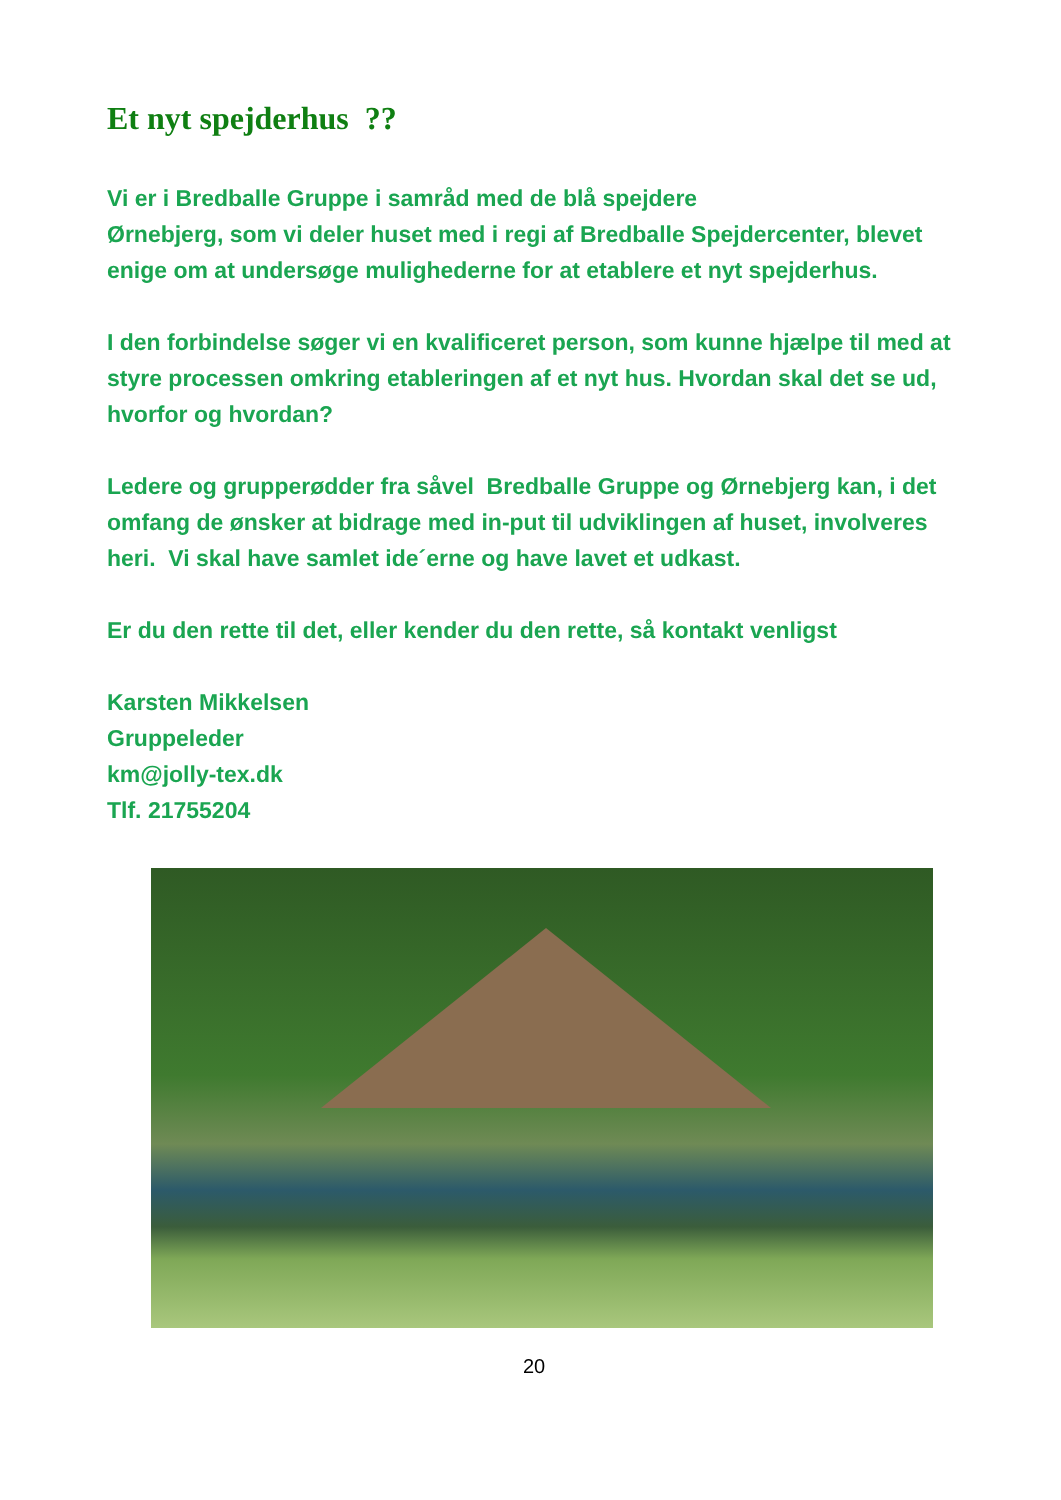Et nyt spejderhus ??
Vi er i Bredballe Gruppe i samråd med de blå spejdere
Ørnebjerg, som vi deler huset med i regi af Bredballe Spejdercenter, blevet enige om at undersøge mulighederne for at etablere et nyt spejderhus.
I den forbindelse søger vi en kvalificeret person, som kunne hjælpe til med at styre processen omkring etableringen af et nyt hus. Hvordan skal det se ud, hvorfor og hvordan?
Ledere og grupperødder fra såvel Bredballe Gruppe og Ørnebjerg kan, i det omfang de ønsker at bidrage med in-put til udviklingen af huset, involveres heri. Vi skal have samlet ide´erne og have lavet et udkast.
Er du den rette til det, eller kender du den rette, så kontakt venligst
Karsten Mikkelsen
Gruppeleder
km@jolly-tex.dk
Tlf. 21755204
20